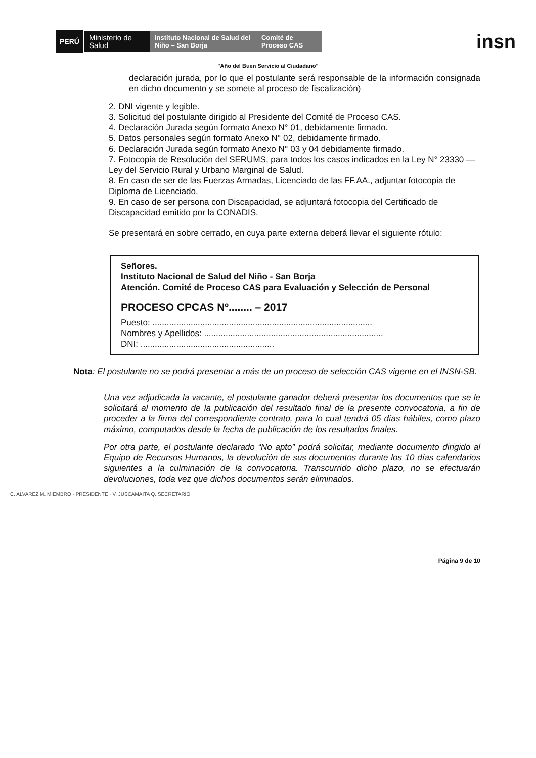PERÚ
Ministerio de Salud
Instituto Nacional de Salud del Niño – San Borja
Comité de Proceso CAS
insn
"Año del Buen Servicio al Ciudadano"
declaración jurada, por lo que el postulante será responsable de la información consignada en dicho documento y se somete al proceso de fiscalización)
2. DNI vigente y legible.
3. Solicitud del postulante dirigido al Presidente del Comité de Proceso CAS.
4. Declaración Jurada según formato Anexo N° 01, debidamente firmado.
5. Datos personales según formato Anexo N° 02, debidamente firmado.
6. Declaración Jurada según formato Anexo N° 03 y 04 debidamente firmado.
7. Fotocopia de Resolución del SERUMS, para todos los casos indicados en la Ley N° 23330 — Ley del Servicio Rural y Urbano Marginal de Salud.
8. En caso de ser de las Fuerzas Armadas, Licenciado de las FF.AA., adjuntar fotocopia de Diploma de Licenciado.
9. En caso de ser persona con Discapacidad, se adjuntará fotocopia del Certificado de Discapacidad emitido por la CONADIS.
Se presentará en sobre cerrado, en cuya parte externa deberá llevar el siguiente rótulo:
Señores.
Instituto Nacional de Salud del Niño - San Borja
Atención. Comité de Proceso CAS para Evaluación y Selección de Personal
PROCESO CPCAS Nº........ – 2017
Puesto: ............................................................................................
Nombres y Apellidos: ...........................................................................
DNI: ........................................................
Nota: El postulante no se podrá presentar a más de un proceso de selección CAS vigente en el INSN-SB.
Una vez adjudicada la vacante, el postulante ganador deberá presentar los documentos que se le solicitará al momento de la publicación del resultado final de la presente convocatoria, a fin de proceder a la firma del correspondiente contrato, para lo cual tendrá 05 días hábiles, como plazo máximo, computados desde la fecha de publicación de los resultados finales.
Por otra parte, el postulante declarado “No apto” podrá solicitar, mediante documento dirigido al Equipo de Recursos Humanos, la devolución de sus documentos durante los 10 días calendarios siguientes a la culminación de la convocatoria. Transcurrido dicho plazo, no se efectuarán devoluciones, toda vez que dichos documentos serán eliminados.
C. ALVAREZ M. MIEMBRO · PRESIDENTE · V. JUSCAMAITA Q. SECRETARIO
Página 9 de 10